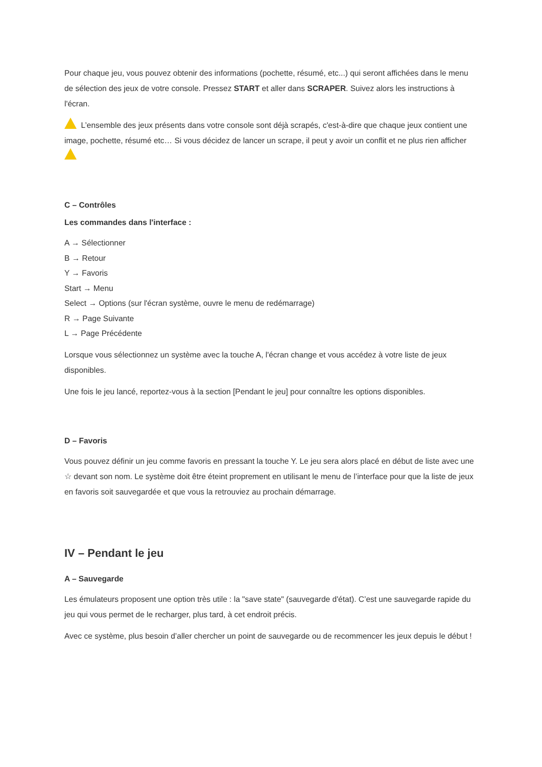Pour chaque jeu, vous pouvez obtenir des informations (pochette, résumé, etc...) qui seront affichées dans le menu de sélection des jeux de votre console. Pressez START et aller dans SCRAPER. Suivez alors les instructions à l'écran.
L’ensemble des jeux présents dans votre console sont déjà scrapés, c'est-à-dire que chaque jeux contient une image, pochette, résumé etc… Si vous décidez de lancer un scrape, il peut y avoir un conflit et ne plus rien afficher
C – Contrôles
Les commandes dans l'interface :
A → Sélectionner
B → Retour
Y → Favoris
Start → Menu
Select → Options (sur l'écran système, ouvre le menu de redémarrage)
R → Page Suivante
L → Page Précédente
Lorsque vous sélectionnez un système avec la touche A, l'écran change et vous accédez à votre liste de jeux disponibles.
Une fois le jeu lancé, reportez-vous à la section [Pendant le jeu] pour connaître les options disponibles.
D – Favoris
Vous pouvez définir un jeu comme favoris en pressant la touche Y. Le jeu sera alors placé en début de liste avec une ☆ devant son nom. Le système doit être éteint proprement en utilisant le menu de l’interface pour que la liste de jeux en favoris soit sauvegardée et que vous la retrouviez au prochain démarrage.
IV – Pendant le jeu
A – Sauvegarde
Les émulateurs proposent une option très utile : la "save state" (sauvegarde d'état). C’est une sauvegarde rapide du jeu qui vous permet de le recharger, plus tard, à cet endroit précis.
Avec ce système, plus besoin d’aller chercher un point de sauvegarde ou de recommencer les jeux depuis le début !